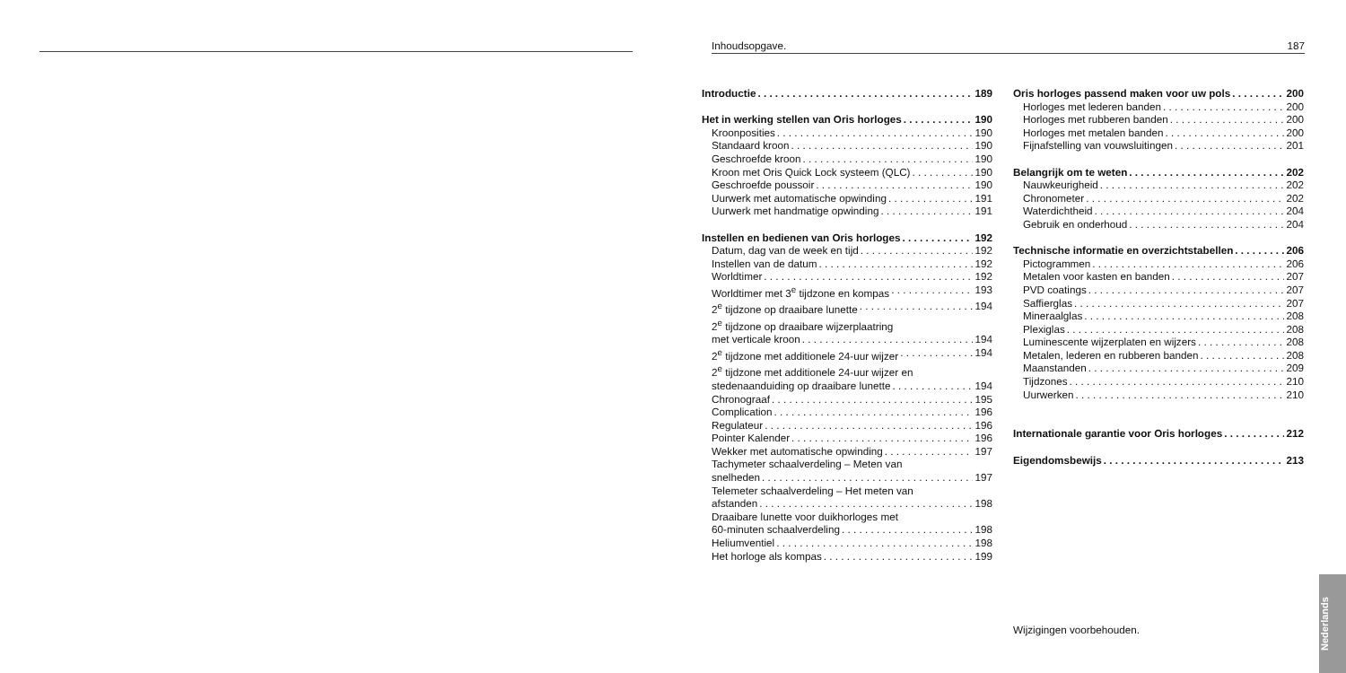Inhoudsopgave. 187
Introductie 189
Het in werking stellen van Oris horloges 190
Kroonposities 190
Standaard kroon 190
Geschroefde kroon 190
Kroon met Oris Quick Lock systeem (QLC) 190
Geschroefde poussoir 190
Uurwerk met automatische opwinding 191
Uurwerk met handmatige opwinding 191
Instellen en bedienen van Oris horloges 192
Datum, dag van de week en tijd 192
Instellen van de datum 192
Worldtimer 192
Worldtimer met 3<sup>e</sup> tijdzone en kompas 193
2<sup>e</sup> tijdzone op draaibare lunette 194
2<sup>e</sup> tijdzone op draaibare wijzerplaatring
met verticale kroon 194
2<sup>e</sup> tijdzone met additionele 24-uur wijzer 194
2<sup>e</sup> tijdzone met additionele 24-uur wijzer en
stedenaanduiding op draaibare lunette 194
Chronograaf 195
Complication 196
Regulateur 196
Pointer Kalender 196
Wekker met automatische opwinding 197
Tachymeter schaalverdeling – Meten van
snelheden 197
Telemeter schaalverdeling – Het meten van
afstanden 198
Draaibare lunette voor duikhorloges met
60-minuten schaalverdeling 198
Heliumventiel 198
Het horloge als kompas 199
Oris horloges passend maken voor uw pols 200
Horloges met lederen banden 200
Horloges met rubberen banden 200
Horloges met metalen banden 200
Fijnafstelling van vouwsluitingen 201
Belangrijk om te weten 202
Nauwkeurigheid 202
Chronometer 202
Waterdichtheid 204
Gebruik en onderhoud 204
Technische informatie en overzichtstabellen 206
Pictogrammen 206
Metalen voor kasten en banden 207
PVD coatings 207
Saffierglas 207
Mineraalglas 208
Plexiglas 208
Luminescente wijzerplaten en wijzers 208
Metalen, lederen en rubberen banden 208
Maanstanden 209
Tijdzones 210
Uurwerken 210
Internationale garantie voor Oris horloges 212
Eigendomsbewijs 213
Wijzigingen voorbehouden.
Nederlands